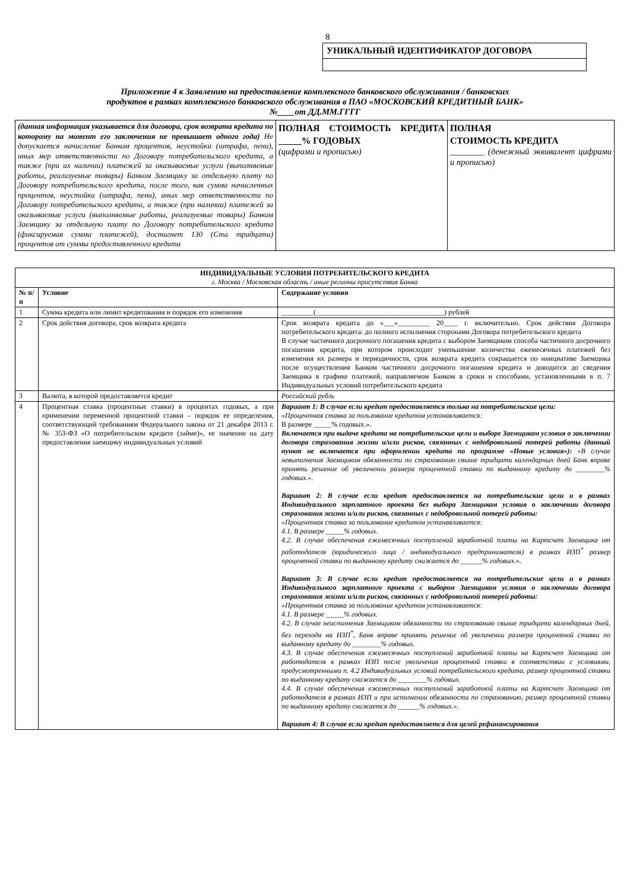8
УНИКАЛЬНЫЙ ИДЕНТИФИКАТОР ДОГОВОРА
Приложение 4 к Заявлению на предоставление комплексного банковского обслуживания / банковских
продуктов в рамках комплексного банковского обслуживания в ПАО «МОСКОВСКИЙ КРЕДИТНЫЙ БАНК»
№____от ДД.ММ.ГГГГ
| (данная информация указывается для договора, срок возврата кредита по которому на момент его заключения не превышает одного года) Не допускается начисление Банком процентов, неустойки (штрафа, пени), иных мер ответственности по Договору потребительского кредита, а также (при их наличии) платежей за оказываемые услуги (выполняемые работы, реализуемые товары) Банком Заемщику за отдельную плату по Договору потребительского кредита, после того, как сумма начисленных процентов, неустойки (штрафа, пени), иных мер ответственности по Договору потребительского кредита, а также (при наличии) платежей за оказываемые услуги (выполняемые работы, реализуемые товары) Банком Заемщику за отдельную плату по Договору потребительского кредита (фиксируемая сумма платежей), достигнет 130 (Ста тридцати) процентов от суммы предоставленного кредита | ПОЛНАЯ СТОИМОСТЬ КРЕДИТА _____% ГОДОВЫХ (цифрами и прописью) | ПОЛНАЯ СТОИМОСТЬ КРЕДИТА ________ (денежный эквивалент цифрами и прописью) |
| ИНДИВИДУАЛЬНЫЕ УСЛОВИЯ ПОТРЕБИТЕЛЬСКОГО КРЕДИТА г. Москва / Московская область / иные регионы присутствия Банка | | |
| № п/п | Условие | Содержание условия |
| 1 | Сумма кредита или лимит кредитования и порядок его изменения | _________(____________________________________) рублей |
| 2 | Срок действия договора, срок возврата кредита | Срок возврата кредита до «___»_________ 20____ г. включительно. Срок действия Договора потребительского кредита: до полного исполнения сторонами Договора потребительского кредита В случае частичного досрочного погашения кредита с выбором Заемщиком способа частичного досрочного погашения кредита, при котором происходит уменьшение количества ежемесячных платежей без изменения их размера и периодичности, срок возврата кредита сокращается по инициативе Заемщика после осуществления Банком частичного досрочного погашения кредита и доводится до сведения Заемщика в графике платежей, направляемом Банком в сроки и способами, установленными в п. 7 Индивидуальных условий потребительского кредита |
| 3 | Валюта, в которой предоставляется кредит | Российский рубль |
| 4 | Процентная ставка (процентные ставки) в процентах годовых, а при применении переменной процентной ставки – порядок ее определения, соответствующий требованиям Федерального закона от 21 декабря 2013 г. № 353-ФЗ «О потребительском кредите (займе)», ее значение на дату предоставления заемщику индивидуальных условий | Вариант 1: В случае если кредит предоставляется только на потребительские цели: «Процентная ставка за пользование кредитом устанавливается: В размере _____% годовых.». Включается при выдаче кредита на потребительские цели и выборе Заемщиком условия о заключении договора страхования жизни и/или рисков, связанных с недобровольной потерей работы (данный пункт не включается при оформлении кредита по программе «Новые условия»): «В случае невыполнения Заемщиком обязанности по страхованию свыше тридцати календарных дней Банк вправе принять решение об увеличении размера процентной ставки по выданному кредиту до ________% годовых.». Вариант 2: В случае если кредит предоставляется на потребительские цели и в рамках Индивидуального зарплатного проекта без выбора Заемщиком условия о заключении договора страхования жизни и/или рисков, связанных с недобровольной потерей работы: «Процентная ставка за пользование кредитом устанавливается: 4.1. В размере _____% годовых. 4.2. В случае обеспечения ежемесячных поступлений заработной платы на Картсчет Заемщика от работодателя (юридического лица / индивидуального предпринимателя) в рамках ИЗП<sup>*</sup> размер процентной ставки по выданному кредиту снижается до ______% годовых.». Вариант 3: В случае если кредит предоставляется на потребительские цели и в рамках Индивидуального зарплатного проекта с выбором Заемщиком условия о заключении договора страхования жизни и/или рисков, связанных с недобровольной потерей работы: «Процентная ставка за пользование кредитом устанавливается: 4.1. В размере _____% годовых. 4.2. В случае неисполнения Заемщиком обязанности по страхованию свыше тридцати календарных дней, без перехода на ИЗП<sup>*</sup>, Банк вправе принять решение об увеличении размера процентной ставки по выданному кредиту до ________% годовых. 4.3. В случае обеспечения ежемесячных поступлений заработной платы на Картсчет Заемщика от работодателя в рамках ИЗП после увеличения процентной ставки в соответствии с условиями, предусмотренными п. 4.2 Индивидуальных условий потребительского кредита, размер процентной ставки по выданному кредиту снижается до ________% годовых. 4.4. В случае обеспечения ежемесячных поступлений заработной платы на Картсчет Заемщика от работодателя в рамках ИЗП и при исполнении обязанности по страхованию, размер процентной ставки по выданному кредиту снижается до ______% годовых.». Вариант 4: В случае если кредит предоставляется для целей рефинансирования |